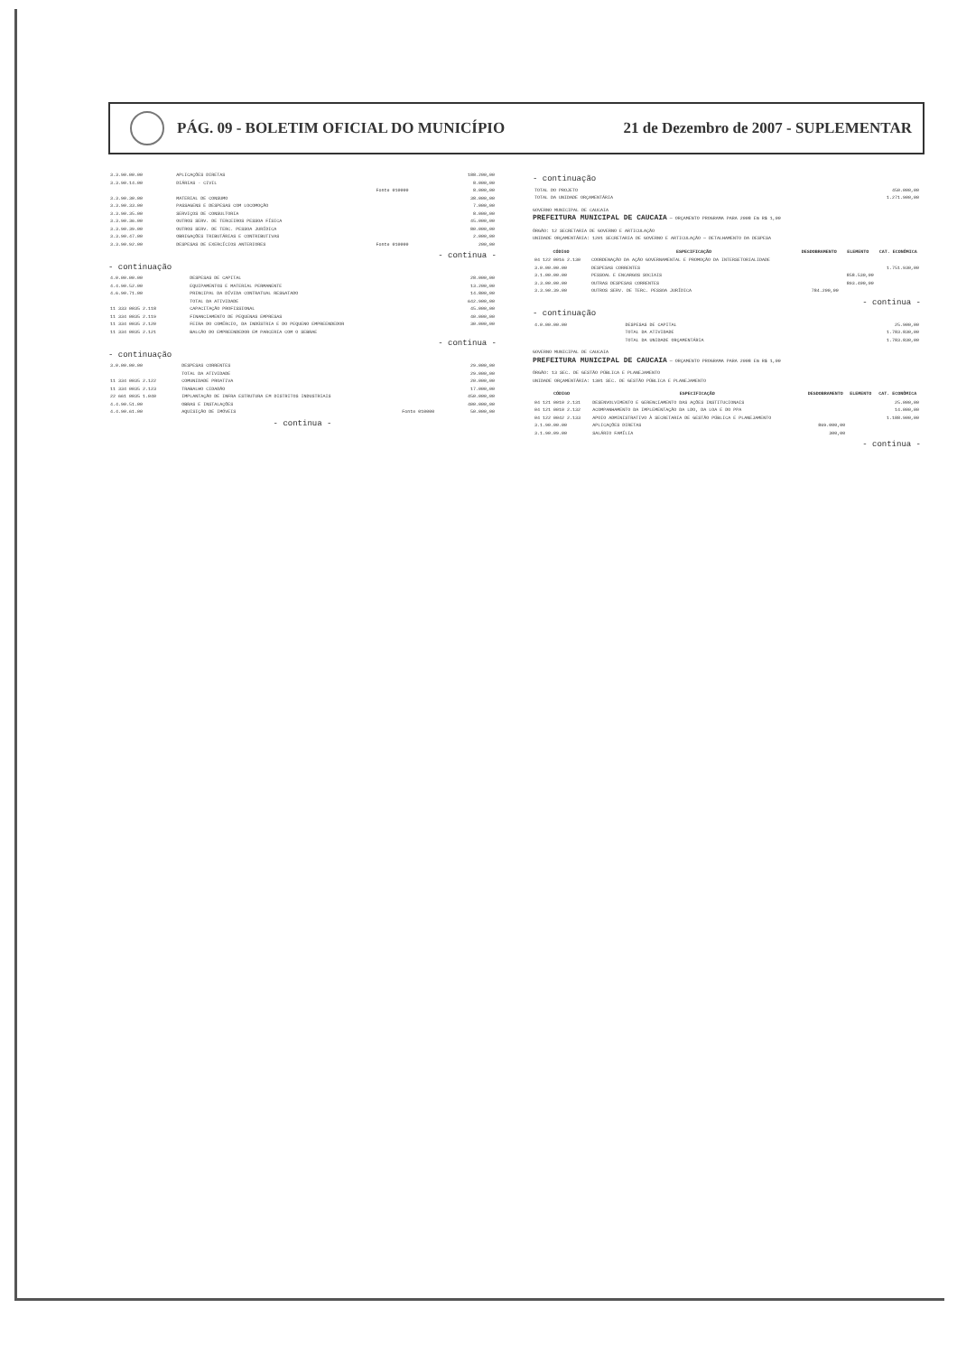PÁG. 09 - BOLETIM OFICIAL DO MUNICÍPIO 21 de Dezembro de 2007 - SUPLEMENTAR
| 3.3.90.00.00 | APLICAÇÕES DIRETAS | | 188.200,00 |
| 3.3.90.14.00 | DIÁRIAS - CIVIL | | 8.000,00 |
| | | Fonte 010000 | 8.000,00 |
| 3.3.90.30.00 | MATERIAL DE CONSUMO | | 38.000,00 |
| 3.3.90.33.00 | PASSAGENS E DESPESAS COM LOCOMOÇÃO | | 7.000,00 |
| 3.3.90.35.00 | SERVIÇOS DE CONSULTORIA | | 8.000,00 |
| 3.3.90.36.00 | OUTROS SERV. DE TERCEIROS PESSOA FÍSICA | | 45.000,00 |
| 3.3.90.39.00 | OUTROS SERV. DE TERC. PESSOA JURÍDICA | | 80.000,00 |
| 3.3.90.47.00 | OBRIGAÇÕES TRIBUTÁRIAS E CONTRIBUTIVAS | | 2.000,00 |
| 3.3.90.92.00 | DESPESAS DE EXERCÍCIOS ANTERIORES | Fonte 010000 | 200,00 |
- continua -
- continuação
| 4.0.00.00.00 | DESPESAS DE CAPITAL | | 28.000,00 |
| 4.4.90.52.00 | EQUIPAMENTOS E MATERIAL PERMANENTE | | 13.200,00 |
| 4.6.90.71.00 | PRINCIPAL DA DÍVIDA CONTRATUAL RESGATADO | | 14.800,00 |
| | TOTAL DA ATIVIDADE | | 642.900,00 |
| 11 333 0035 2.118 | CAPACITAÇÃO PROFISSIONAL | | 45.000,00 |
| 11 334 0035 2.119 | FINANCIAMENTO DE PEQUENAS EMPRESAS | | 40.000,00 |
| 11 334 0035 2.120 | FEIRA DO COMÉRCIO, DA INDÚSTRIA E DO PEQUENO EMPREENDEDOR | | 30.000,00 |
| 11 334 0035 2.121 | BALCÃO DO EMPREENDEDOR EM PARCERIA COM O SEBRAE | | |
- continua -
- continuação
| 3.0.00.00.00 | DESPESAS CORRENTES | | 29.000,00 |
| | TOTAL DA ATIVIDADE | | 29.000,00 |
| 11 334 0035 2.122 | COMUNIDADE PROATIVA | | 20.000,00 |
| 11 334 0035 2.123 | TRABALHO CIDADÃO | | 17.000,00 |
| 22 661 0035 1.040 | IMPLANTAÇÃO DE INFRA ESTRUTURA EM DISTRITOS INDUSTRIAIS | | 450.000,00 |
| 4.4.90.51.00 | OBRAS E INSTALAÇÕES | | 400.000,00 |
| 4.4.90.61.00 | AQUISIÇÃO DE IMÓVEIS | Fonte 010000 | 50.000,00 |
- continua -
- continuação
| TOTAL DO PROJETO | 450.000,00 |
| TOTAL DA UNIDADE ORÇAMENTÁRIA | 1.271.900,00 |
GOVERNO MUNICIPAL DE CAUCAIA
PREFEITURA MUNICIPAL DE CAUCAIA — ORÇAMENTO PROGRAMA PARA 2008 Em R$ 1,00
ÓRGÃO: 12 SECRETARIA DE GOVERNO E ARTICULAÇÃO
UNIDADE ORÇAMENTÁRIA: 1201 SECRETARIA DE GOVERNO E ARTICULAÇÃO — DETALHAMENTO DA DESPESA
| CÓDIGO | ESPECIFICAÇÃO | DESDOBRAMENTO | ELEMENTO | CAT. ECONÔMICA |
| --- | --- | --- | --- | --- |
| 04 122 0016 2.130 | COORDENAÇÃO DA AÇÃO GOVERNAMENTAL E PROMOÇÃO DA INTERSETORIALIDADE | | | |
| 3.0.00.00.00 | DESPESAS CORRENTES | | | 1.751.930,00 |
| 3.1.00.00.00 | PESSOAL E ENCARGOS SOCIAIS | | 858.530,00 | |
| 3.3.00.00.00 | OUTRAS DESPESAS CORRENTES | | 893.400,00 | |
| 3.3.90.39.00 | OUTROS SERV. DE TERC. PESSOA JURÍDICA | 784.200,00 | | |
- continua -
- continuação
| 4.0.00.00.00 | DESPESAS DE CAPITAL | 25.900,00 |
| | TOTAL DA ATIVIDADE | 1.783.830,00 |
| | TOTAL DA UNIDADE ORÇAMENTÁRIA | 1.783.830,00 |
GOVERNO MUNICIPAL DE CAUCAIA
PREFEITURA MUNICIPAL DE CAUCAIA — ORÇAMENTO PROGRAMA PARA 2008 Em R$ 1,00
ÓRGÃO: 13 SEC. DE GESTÃO PÚBLICA E PLANEJAMENTO
UNIDADE ORÇAMENTÁRIA: 1301 SEC. DE GESTÃO PÚBLICA E PLANEJAMENTO
| CÓDIGO | ESPECIFICAÇÃO | DESDOBRAMENTO | ELEMENTO | CAT. ECONÔMICA |
| --- | --- | --- | --- | --- |
| 04 121 0010 2.131 | DESENVOLVIMENTO E GERENCIAMENTO DAS AÇÕES INSTITUCIONAIS | | | 25.000,00 |
| 04 121 0010 2.132 | ACOMPANHAMENTO DA IMPLEMENTAÇÃO DA LDO, DA LOA E DO PPA | | | 14.000,00 |
| 04 122 0042 2.133 | APOIO ADMINISTRATIVO À SECRETARIA DE GESTÃO PÚBLICA E PLANEJAMENTO | | | 1.188.900,00 |
| 3.1.90.00.00 | APLICAÇÕES DIRETAS | 869.000,00 | | |
| 3.1.90.09.00 | SALÁRIO FAMÍLIA | 300,00 | | |
- continua -